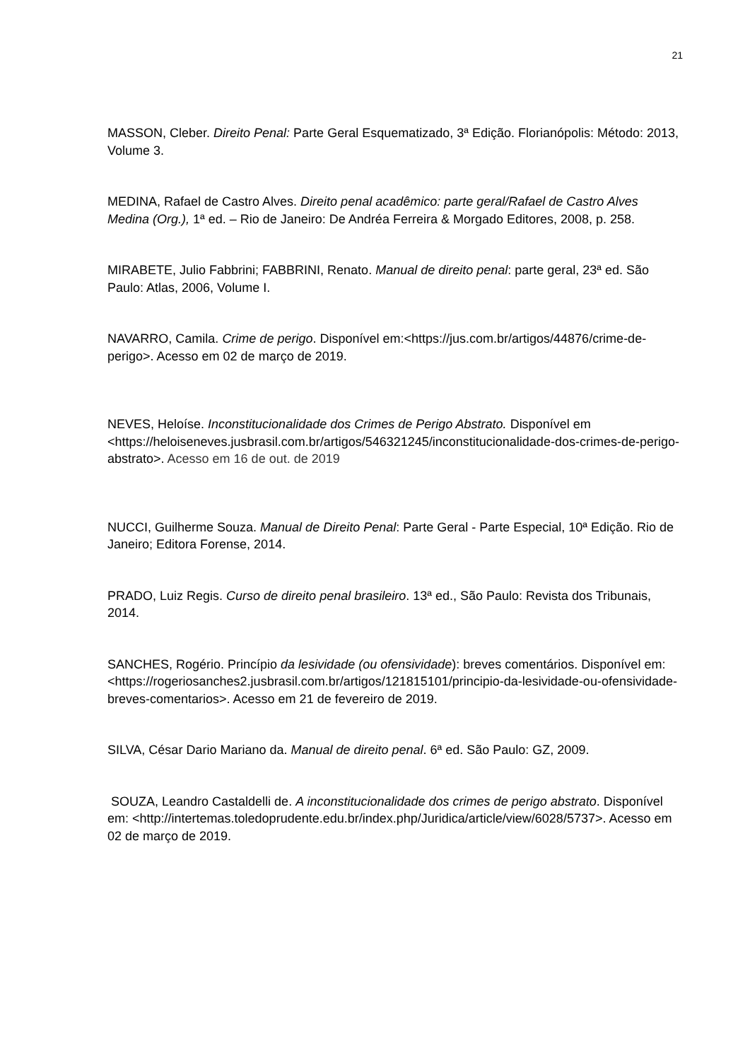21
MASSON, Cleber. Direito Penal: Parte Geral Esquematizado, 3ª Edição. Florianópolis: Método: 2013, Volume 3.
MEDINA, Rafael de Castro Alves. Direito penal acadêmico: parte geral/Rafael de Castro Alves Medina (Org.), 1ª ed. – Rio de Janeiro: De Andréa Ferreira & Morgado Editores, 2008, p. 258.
MIRABETE, Julio Fabbrini; FABBRINI, Renato. Manual de direito penal: parte geral, 23ª ed. São Paulo: Atlas, 2006, Volume I.
NAVARRO, Camila. Crime de perigo. Disponível em:<https://jus.com.br/artigos/44876/crime-de-perigo>. Acesso em 02 de março de 2019.
NEVES, Heloíse. Inconstitucionalidade dos Crimes de Perigo Abstrato. Disponível em <https://heloiseneves.jusbrasil.com.br/artigos/546321245/inconstitucionalidade-dos-crimes-de-perigo-abstrato>. Acesso em 16 de out. de 2019
NUCCI, Guilherme Souza. Manual de Direito Penal: Parte Geral - Parte Especial, 10ª Edição. Rio de Janeiro; Editora Forense, 2014.
PRADO, Luiz Regis. Curso de direito penal brasileiro. 13ª ed., São Paulo: Revista dos Tribunais, 2014.
SANCHES, Rogério. Princípio da lesividade (ou ofensividade): breves comentários. Disponível em:<https://rogeriosanches2.jusbrasil.com.br/artigos/121815101/principio-da-lesividade-ou-ofensividade-breves-comentarios>. Acesso em 21 de fevereiro de 2019.
SILVA, César Dario Mariano da. Manual de direito penal. 6ª ed. São Paulo: GZ, 2009.
SOUZA, Leandro Castaldelli de. A inconstitucionalidade dos crimes de perigo abstrato. Disponível em: <http://intertemas.toledoprudente.edu.br/index.php/Juridica/article/view/6028/5737>. Acesso em 02 de março de 2019.